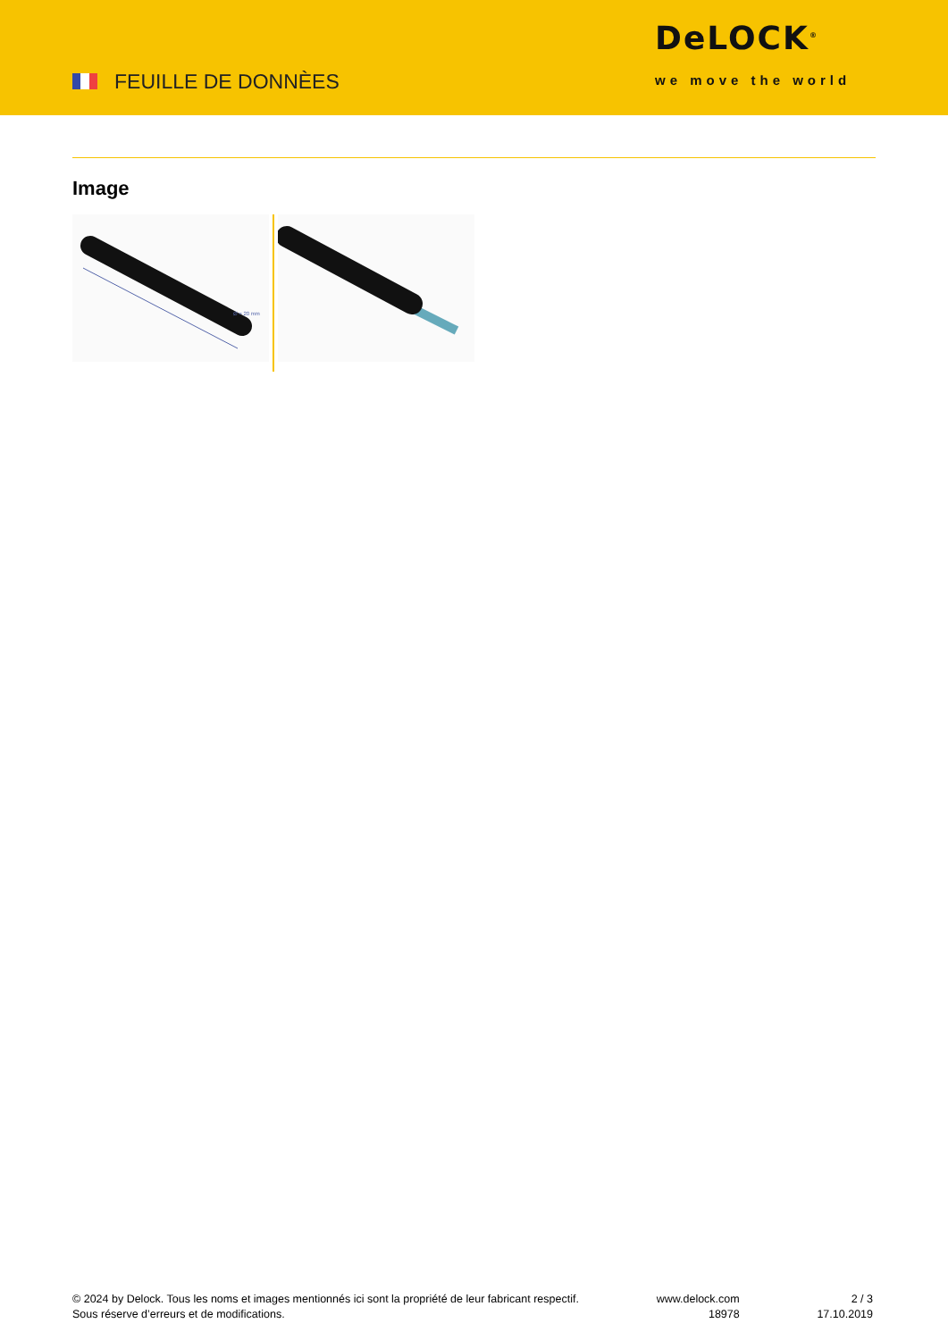FEUILLE DE DONNÈES
DeLOCK<sup>®</sup>
we move the world
Image
Ø = 20 mm
© 2024 by Delock. Tous les noms et images mentionnés ici sont la propriété de leur fabricant respectif.
Sous réserve d’erreurs et de modifications.
www.delock.com
18978
2 / 3
17.10.2019